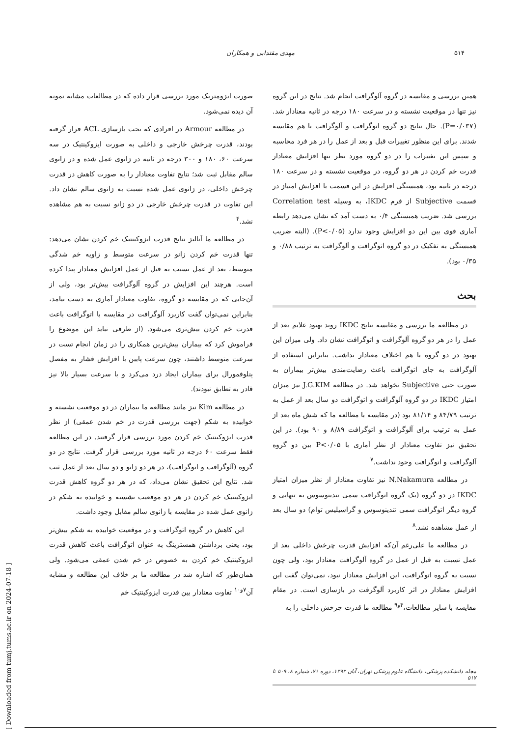۵۱۴ مهدی مقتدایی و همکاران
همین بررسی و مقایسه در گروه آلوگرافت انجام شد. نتایج در این گروه نیز تنها در موقعیت نشسته و در سرعت ۱۸۰ درجه در ثانیه معنادار شد. (P=۰/۰۳۷). حال نتایج دو گروه اتوگرافت و آلوگرافت با هم مقایسه شدند. برای این منظور تغییرات قبل و بعد از عمل را در هر فرد محاسبه و سپس این تغییرات را در دو گروه مورد نظر تنها افزایش معنادار قدرت خم کردن در هر دو گروه، در موقعیت نشسته و در سرعت ۱۸۰ درجه در ثانیه بود، همبستگی افزایش در این قسمت با افزایش امتیاز در قسمت Subjective از فرم IKDC، به وسیله Correlation test بررسی شد. ضریب همبستگی ۰/۴ به دست آمد که نشان می‌دهد رابطه آماری قوی بین این دو افزایش وجود ندارد (P<۰/۰۵). (البته ضریب همبستگی به تفکیک در دو گروه اتوگرافت و آلوگرافت به ترتیب ۰/۸۸ و ۰/۳۵ بود).
بحث
در مطالعه ما بررسی و مقایسه نتایج IKDC روند بهبود علایم بعد از عمل را در هر دو گروه آلوگرافت و اتوگرافت نشان داد. ولی میزان این بهبود در دو گروه با هم اختلاف معنادار نداشت. بنابراین استفاده از آلوگرافت به جای اتوگرافت باعث رضایت‌مندی بیش‌تر بیماران به صورت حتی Subjective نخواهد شد. در مطالعه J.G.KIM نیز میزان امتیاز IKDC در دو گروه آلوگرافت و اتوگرافت دو سال بعد از عمل به ترتیب ۸۴/۷۹ و ۸۱/۱۴ بود (در مقایسه با مطالعه ما که شش ماه بعد از عمل به ترتیب برای آلوگرافت و اتوگرافت ۸/۸۹ و ۹۰ بود). در این تحقیق نیز تفاوت معنادار از نظر آماری با P<۰/۰۵ بین دو گروه آلوگرافت و اتوگرافت وجود نداشت.<sup>۷</sup>
در مطالعه N.Nakamura نیز تفاوت معنادار از نظر میزان امتیاز IKDC در دو گروه (یک گروه اتوگرافت سمی تندینوسوس به تنهایی و گروه دیگر اتوگرافت سمی تندینوسوس و گراسیلیس توام) دو سال بعد از عمل مشاهده نشد.<sup>۸</sup>
در مطالعه ما علی‌رغم آن‌که افزایش قدرت چرخش داخلی بعد از عمل نسبت به قبل از عمل در گروه آلوگرافت معنادار بود، ولی چون نسبت به گروه اتوگرافت، این افزایش معنادار نبود، نمی‌توان گفت این افزایش معنادار در اثر کاربرد آلوگرفت در بازسازی است. در مقام مقایسه با سایر مطالعات،<sup>۴و۹</sup> مطالعه ما قدرت چرخش داخلی را به
صورت ایزومتریک مورد بررسی قرار داده که در مطالعات مشابه نمونه آن دیده نمی‌شود.
در مطالعه Armour در افرادی که تحت بازسازی ACL قرار گرفته بودند، قدرت چرخش خارجی و داخلی به صورت ایزوکینتیک در سه سرعت ۶۰، ۱۸۰ و ۳۰۰ درجه در ثانیه در زانوی عمل شده و در زانوی سالم مقابل ثبت شد؛ نتایج تفاوت معنادار را به صورت کاهش در قدرت چرخش داخلی، در زانوی عمل شده نسبت به زانوی سالم نشان داد. این تفاوت در قدرت چرخش خارجی در دو زانو نسبت به هم مشاهده نشد.<sup>۴</sup>
در مطالعه ما آنالیز نتایج قدرت ایزوکینتیک خم کردن نشان می‌دهد: تنها قدرت خم کردن زانو در سرعت متوسط و زاویه خم شدگی متوسط، بعد از عمل نسبت به قبل از عمل افزایش معنادار پیدا کرده است. هرچند این افزایش در گروه آلوگرافت بیش‌تر بود، ولی از آن‌جایی که در مقایسه دو گروه، تفاوت معنادار آماری به دست نیامد، بنابراین نمی‌توان گفت کاربرد آلوگرافت در مقایسه با اتوگرافت باعث قدرت خم کردن بیش‌تری می‌شود. (از طرفی نباید این موضوع را فراموش کرد که بیماران بیش‌ترین همکاری را در زمان انجام تست در سرعت متوسط داشتند، چون سرعت پایین با افزایش فشار به مفصل پتلوفمورال برای بیماران ایجاد درد می‌کرد و با سرعت بسیار بالا نیز قادر به تطابق نبودند).
در مطالعه Kim نیز مانند مطالعه ما بیماران در دو موقعیت نشسته و خوابیده به شکم (جهت بررسی قدرت در خم شدن عمقی) از نظر قدرت ایزوکینتیک خم کردن مورد بررسی قرار گرفتند. در این مطالعه فقط سرعت ۶۰ درجه در ثانیه مورد بررسی قرار گرفت. نتایج در دو گروه (آلوگرافت و اتوگرافت)، در هر دو زانو و دو سال بعد از عمل ثبت شد. نتایج این تحقیق نشان می‌داد، که در هر دو گروه کاهش قدرت ایزوکینتیک خم کردن در هر دو موقعیت نشسته و خوابیده به شکم در زانوی عمل شده در مقایسه با زانوی سالم مقابل وجود داشت.
این کاهش در گروه اتوگرافت و در موقعیت خوابیده به شکم بیش‌تر بود، یعنی برداشتن همسترینگ به عنوان اتوگرافت باعث کاهش قدرت ایزوکینتیک خم کردن به خصوص در خم شدن عمقی می‌شود. ولی همان‌طور که اشاره شد در مطالعه ما بر خلاف این مطالعه و مشابه آن<sup>۷و۱۰</sup> تفاوت معنادار بین قدرت ایزوکینتیک خم
مجله دانشکده پزشکی، دانشگاه علوم پزشکی تهران، آبان ۱۳۹۲، دوره ۷۱، شماره ۸، ۵۰۹ تا ۵۱۷
[ Downloaded from tumj.tums.ac.ir on 2024-07-18 ]